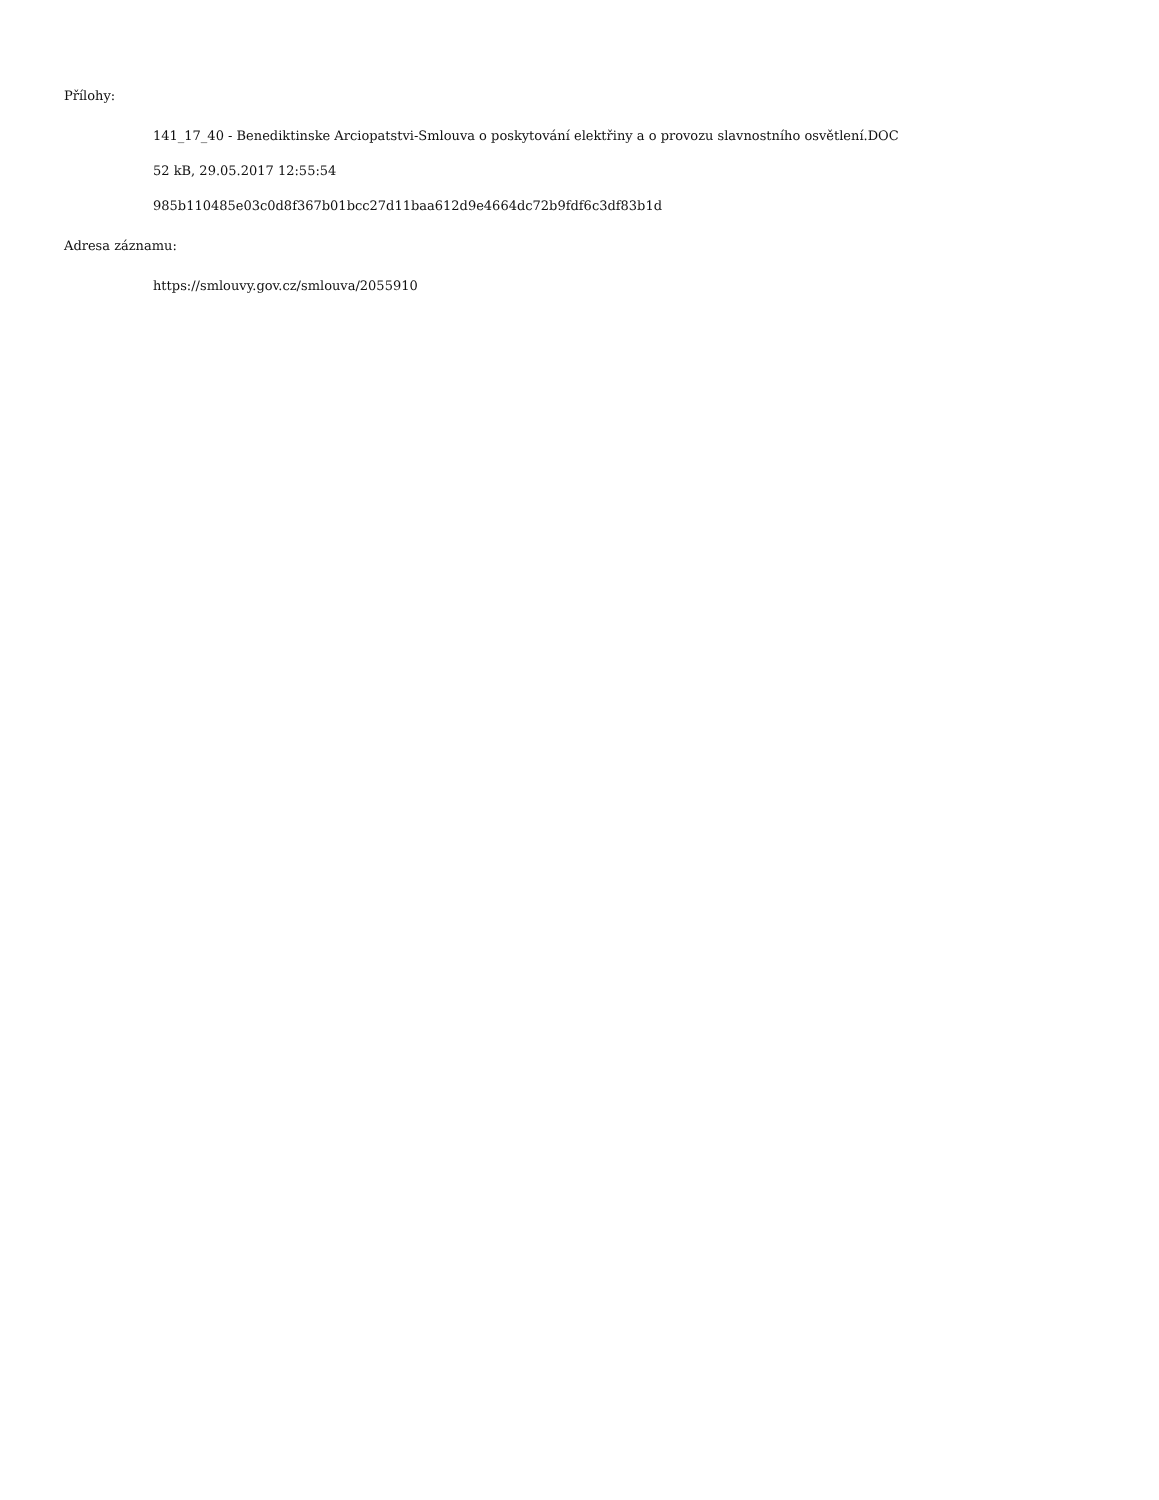Přílohy:
141_17_40 - Benediktinske Arciopatstvi-Smlouva o poskytování elektřiny a o provozu slavnostního osvětlení.DOC
52 kB, 29.05.2017 12:55:54
985b110485e03c0d8f367b01bcc27d11baa612d9e4664dc72b9fdf6c3df83b1d
Adresa záznamu:
https://smlouvy.gov.cz/smlouva/2055910